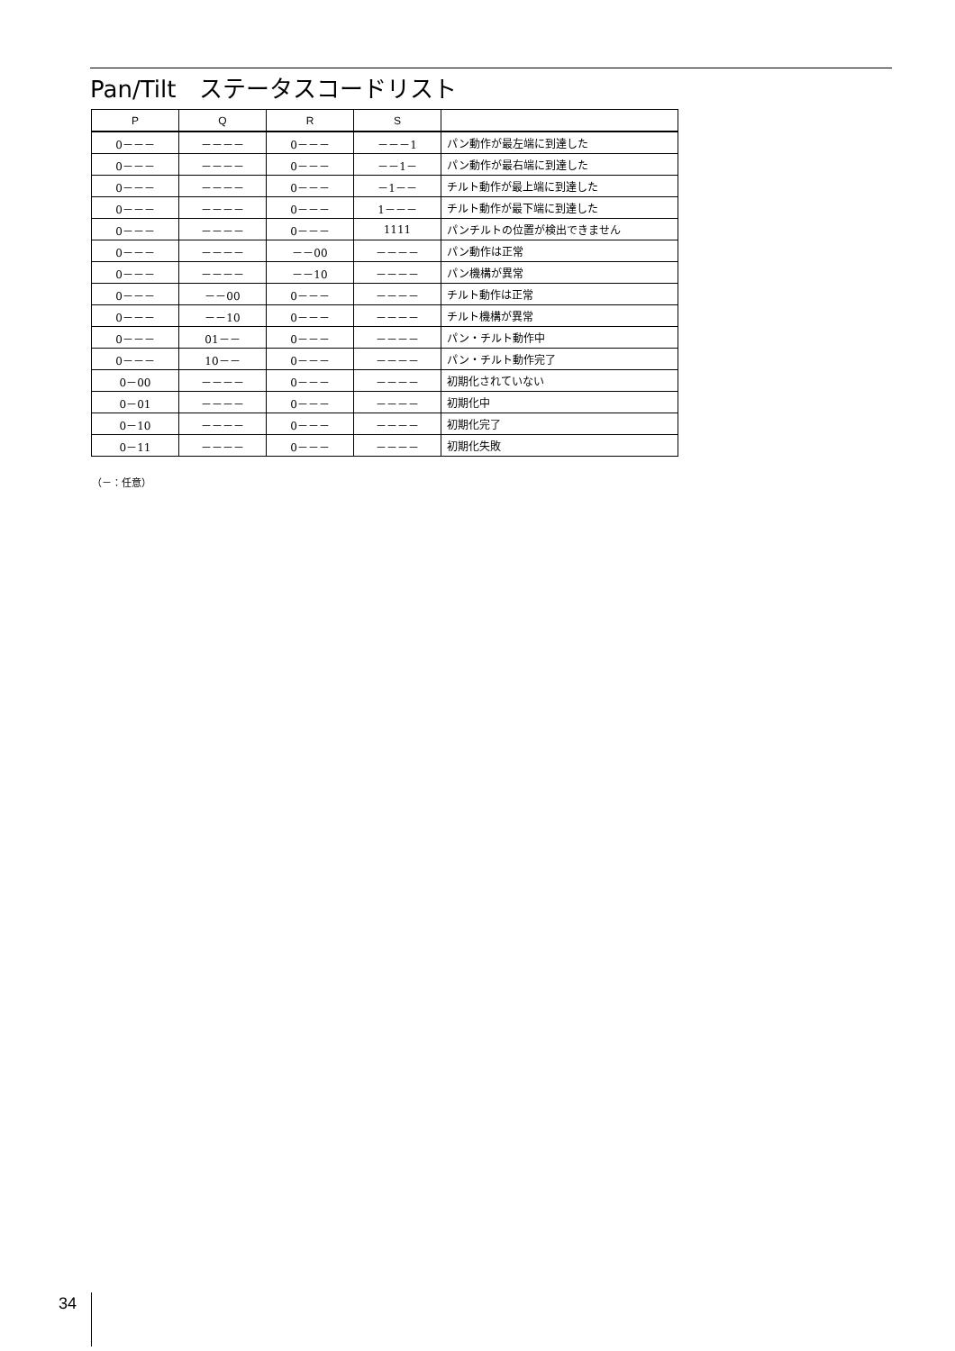Pan/Tilt　ステータスコードリスト
| P | Q | R | S | |
| --- | --- | --- | --- | --- |
| 0－－－ | －－－－ | 0－－－ | －－－1 | パン動作が最左端に到達した |
| 0－－－ | －－－－ | 0－－－ | －－1－ | パン動作が最右端に到達した |
| 0－－－ | －－－－ | 0－－－ | －1－－ | チルト動作が最上端に到達した |
| 0－－－ | －－－－ | 0－－－ | 1－－－ | チルト動作が最下端に到達した |
| 0－－－ | －－－－ | 0－－－ | 1111 | パンチルトの位置が検出できません |
| 0－－－ | －－－－ | －－00 | －－－－ | パン動作は正常 |
| 0－－－ | －－－－ | －－10 | －－－－ | パン機構が異常 |
| 0－－－ | －－00 | 0－－－ | －－－－ | チルト動作は正常 |
| 0－－－ | －－10 | 0－－－ | －－－－ | チルト機構が異常 |
| 0－－－ | 01－－ | 0－－－ | －－－－ | パン・チルト動作中 |
| 0－－－ | 10－－ | 0－－－ | －－－－ | パン・チルト動作完了 |
| 0－00 | －－－－ | 0－－－ | －－－－ | 初期化されていない |
| 0－01 | －－－－ | 0－－－ | －－－－ | 初期化中 |
| 0－10 | －－－－ | 0－－－ | －－－－ | 初期化完了 |
| 0－11 | －－－－ | 0－－－ | －－－－ | 初期化失敗 |
（－：任意）
34